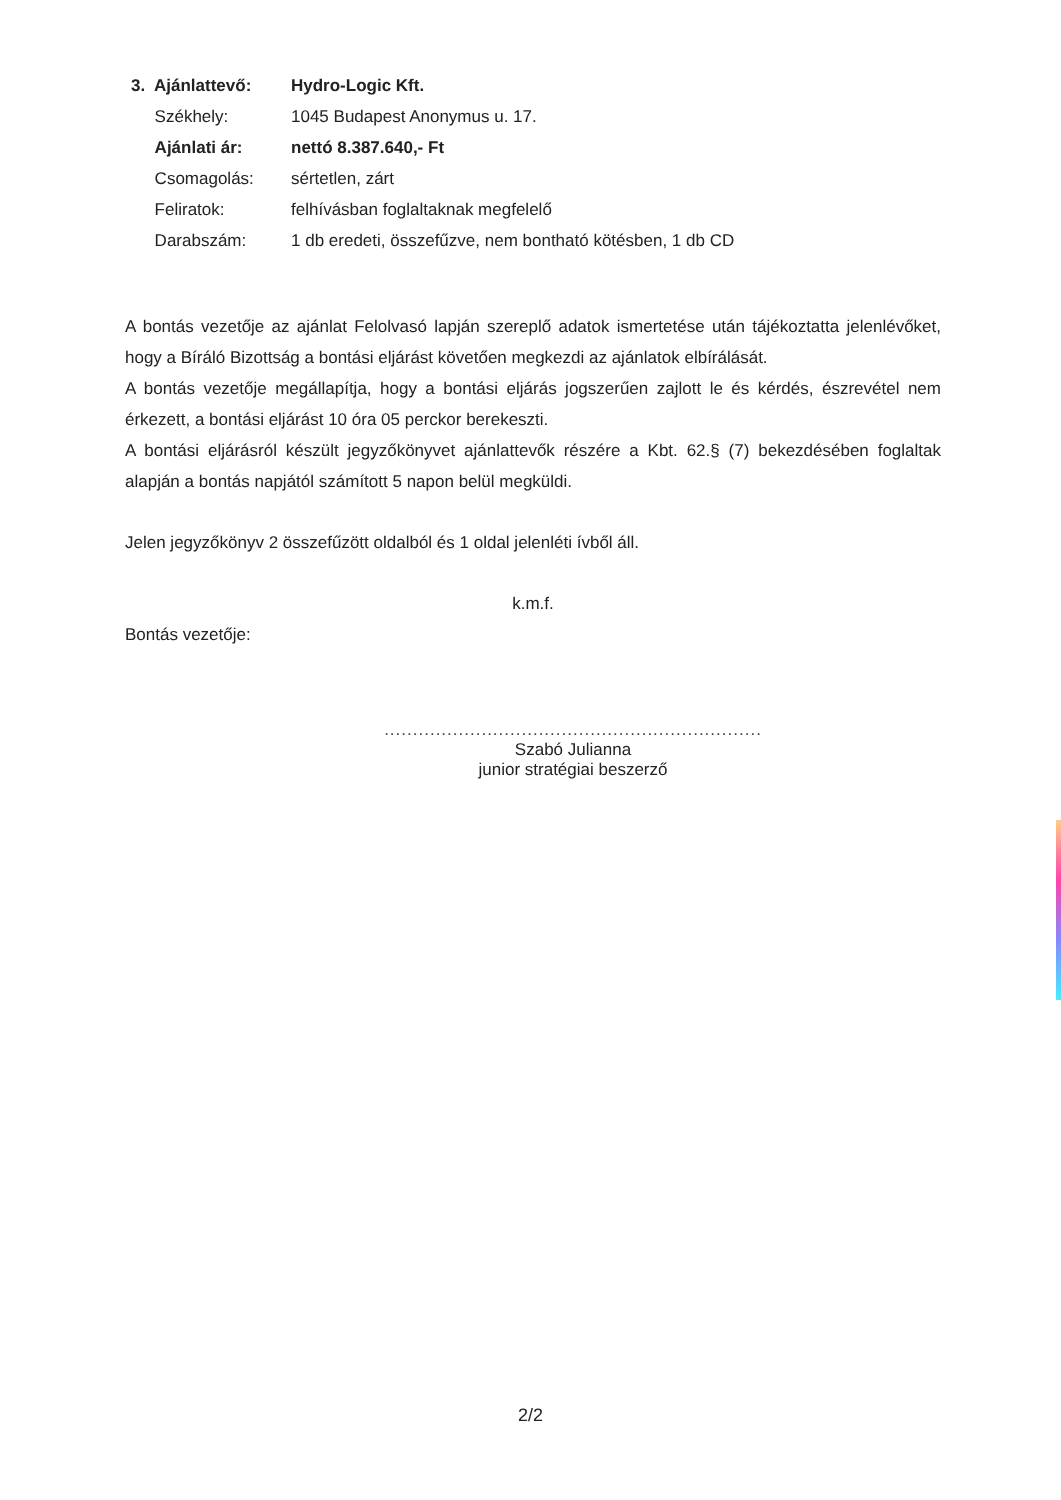| 3. Ajánlattevő: | Hydro-Logic Kft. |
| Székhely: | 1045 Budapest Anonymus u. 17. |
| Ajánlati ár: | nettó 8.387.640,- Ft |
| Csomagolás: | sértetlen, zárt |
| Feliratok: | felhívásban foglaltaknak megfelelő |
| Darabszám: | 1 db eredeti, összefűzve, nem bontható kötésben, 1 db CD |
A bontás vezetője az ajánlat Felolvasó lapján szereplő adatok ismertetése után tájékoztatta jelenlévőket, hogy a Bíráló Bizottság a bontási eljárást követően megkezdi az ajánlatok elbírálását.
A bontás vezetője megállapítja, hogy a bontási eljárás jogszerűen zajlott le és kérdés, észrevétel nem érkezett, a bontási eljárást 10 óra 05 perckor berekeszti.
A bontási eljárásról készült jegyzőkönyvet ajánlattevők részére a Kbt. 62.§ (7) bekezdésében foglaltak alapján a bontás napjától számított 5 napon belül megküldi.
Jelen jegyzőkönyv 2 összefűzött oldalból és 1 oldal jelenléti ívből áll.
k.m.f.
Bontás vezetője:
..................................................................
Szabó Julianna
junior stratégiai beszerző
2/2